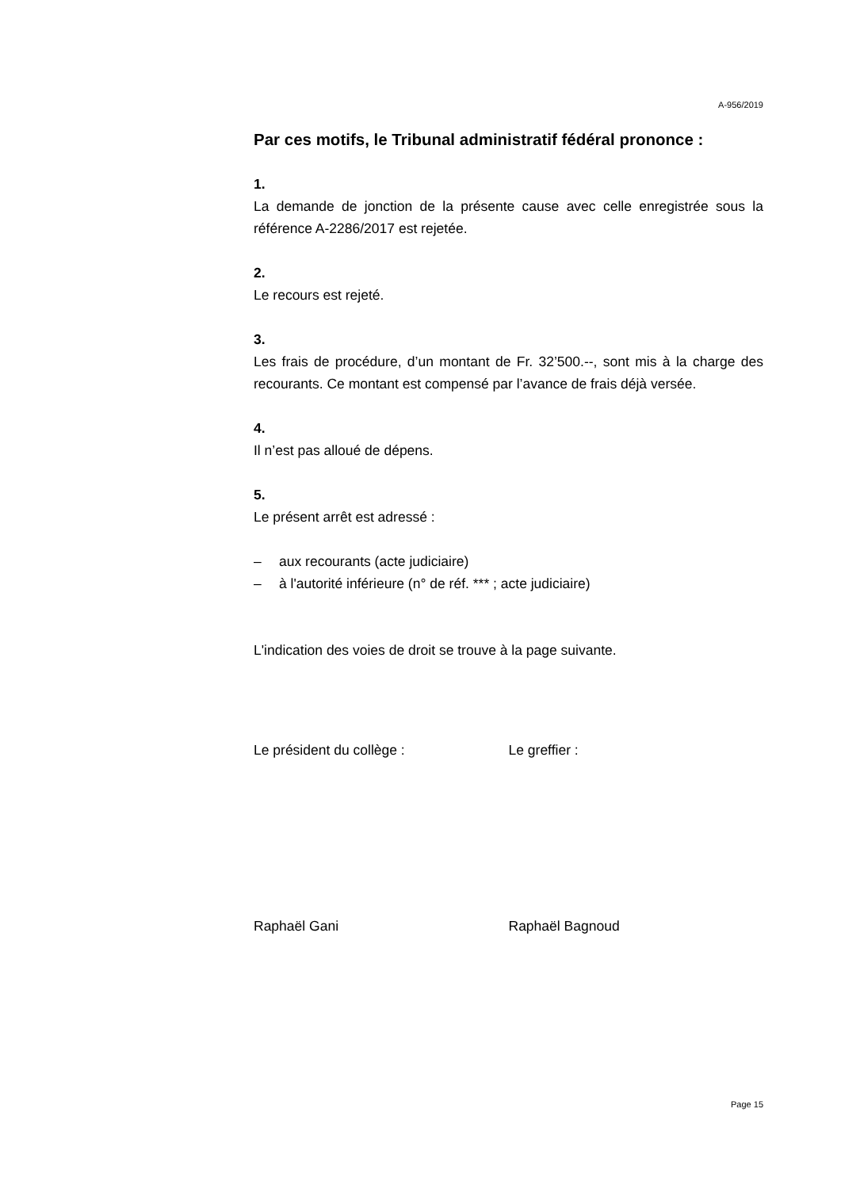A-956/2019
Par ces motifs, le Tribunal administratif fédéral prononce :
1.
La demande de jonction de la présente cause avec celle enregistrée sous la référence A-2286/2017 est rejetée.
2.
Le recours est rejeté.
3.
Les frais de procédure, d’un montant de Fr. 32’500.--, sont mis à la charge des recourants. Ce montant est compensé par l’avance de frais déjà versée.
4.
Il n’est pas alloué de dépens.
5.
Le présent arrêt est adressé :
– aux recourants (acte judiciaire)
– à l'autorité inférieure (n° de réf. *** ; acte judiciaire)
L'indication des voies de droit se trouve à la page suivante.
Le président du collège : Le greffier :
Raphaël Gani Raphaël Bagnoud
Page 15